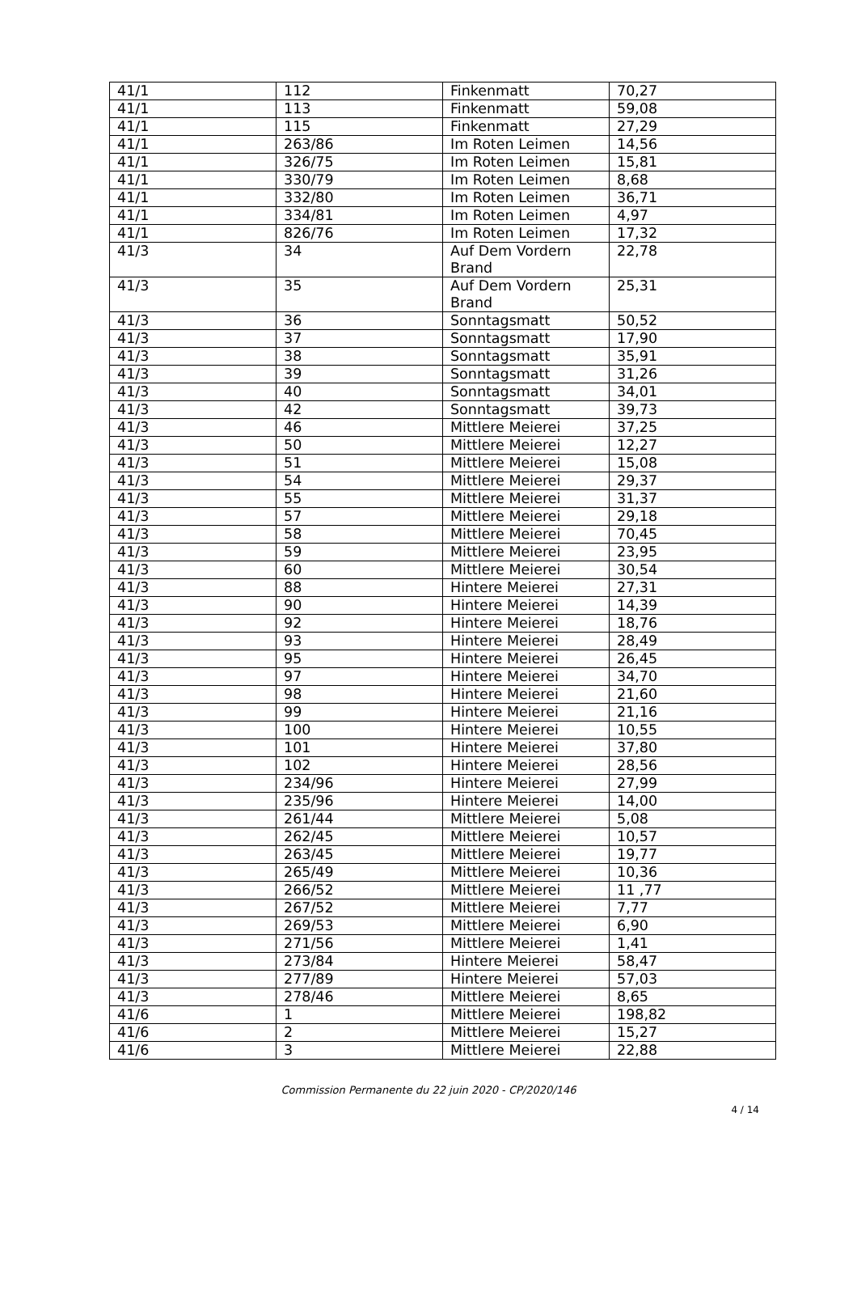| 41/1 | 112 | Finkenmatt | 70,27 |
| 41/1 | 113 | Finkenmatt | 59,08 |
| 41/1 | 115 | Finkenmatt | 27,29 |
| 41/1 | 263/86 | Im Roten Leimen | 14,56 |
| 41/1 | 326/75 | Im Roten Leimen | 15,81 |
| 41/1 | 330/79 | Im Roten Leimen | 8,68 |
| 41/1 | 332/80 | Im Roten Leimen | 36,71 |
| 41/1 | 334/81 | Im Roten Leimen | 4,97 |
| 41/1 | 826/76 | Im Roten Leimen | 17,32 |
| 41/3 | 34 | Auf Dem Vordern Brand | 22,78 |
| 41/3 | 35 | Auf Dem Vordern Brand | 25,31 |
| 41/3 | 36 | Sonntagsmatt | 50,52 |
| 41/3 | 37 | Sonntagsmatt | 17,90 |
| 41/3 | 38 | Sonntagsmatt | 35,91 |
| 41/3 | 39 | Sonntagsmatt | 31,26 |
| 41/3 | 40 | Sonntagsmatt | 34,01 |
| 41/3 | 42 | Sonntagsmatt | 39,73 |
| 41/3 | 46 | Mittlere Meierei | 37,25 |
| 41/3 | 50 | Mittlere Meierei | 12,27 |
| 41/3 | 51 | Mittlere Meierei | 15,08 |
| 41/3 | 54 | Mittlere Meierei | 29,37 |
| 41/3 | 55 | Mittlere Meierei | 31,37 |
| 41/3 | 57 | Mittlere Meierei | 29,18 |
| 41/3 | 58 | Mittlere Meierei | 70,45 |
| 41/3 | 59 | Mittlere Meierei | 23,95 |
| 41/3 | 60 | Mittlere Meierei | 30,54 |
| 41/3 | 88 | Hintere Meierei | 27,31 |
| 41/3 | 90 | Hintere Meierei | 14,39 |
| 41/3 | 92 | Hintere Meierei | 18,76 |
| 41/3 | 93 | Hintere Meierei | 28,49 |
| 41/3 | 95 | Hintere Meierei | 26,45 |
| 41/3 | 97 | Hintere Meierei | 34,70 |
| 41/3 | 98 | Hintere Meierei | 21,60 |
| 41/3 | 99 | Hintere Meierei | 21,16 |
| 41/3 | 100 | Hintere Meierei | 10,55 |
| 41/3 | 101 | Hintere Meierei | 37,80 |
| 41/3 | 102 | Hintere Meierei | 28,56 |
| 41/3 | 234/96 | Hintere Meierei | 27,99 |
| 41/3 | 235/96 | Hintere Meierei | 14,00 |
| 41/3 | 261/44 | Mittlere Meierei | 5,08 |
| 41/3 | 262/45 | Mittlere Meierei | 10,57 |
| 41/3 | 263/45 | Mittlere Meierei | 19,77 |
| 41/3 | 265/49 | Mittlere Meierei | 10,36 |
| 41/3 | 266/52 | Mittlere Meierei | 11 ,77 |
| 41/3 | 267/52 | Mittlere Meierei | 7,77 |
| 41/3 | 269/53 | Mittlere Meierei | 6,90 |
| 41/3 | 271/56 | Mittlere Meierei | 1,41 |
| 41/3 | 273/84 | Hintere Meierei | 58,47 |
| 41/3 | 277/89 | Hintere Meierei | 57,03 |
| 41/3 | 278/46 | Mittlere Meierei | 8,65 |
| 41/6 | 1 | Mittlere Meierei | 198,82 |
| 41/6 | 2 | Mittlere Meierei | 15,27 |
| 41/6 | 3 | Mittlere Meierei | 22,88 |
Commission Permanente du 22 juin 2020 - CP/2020/146
4 / 14